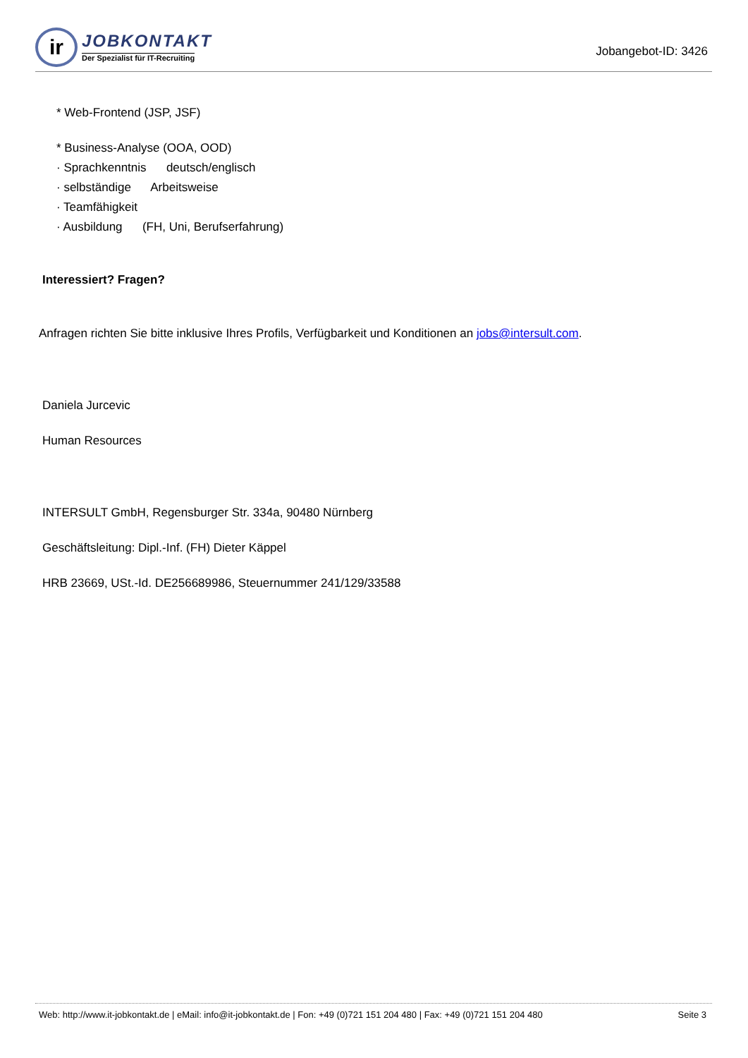ir
JOBKONTAKT
Der Spezialist für IT-Recruiting
Jobangebot-ID: 3426
* Web-Frontend (JSP, JSF)
* Business-Analyse (OOA, OOD)
· Sprachkenntnis deutsch/englisch
· selbständige Arbeitsweise
· Teamfähigkeit
· Ausbildung (FH, Uni, Berufserfahrung)
Interessiert? Fragen?
Anfragen richten Sie bitte inklusive Ihres Profils, Verfügbarkeit und Konditionen an jobs@intersult.com.
Daniela Jurcevic
Human Resources
INTERSULT GmbH, Regensburger Str. 334a, 90480 Nürnberg
Geschäftsleitung: Dipl.-Inf. (FH) Dieter Käppel
HRB 23669, USt.-Id. DE256689986, Steuernummer 241/129/33588
Web: http://www.it-jobkontakt.de | eMail: info@it-jobkontakt.de | Fon: +49 (0)721 151 204 480 | Fax: +49 (0)721 151 204 480 Seite 3